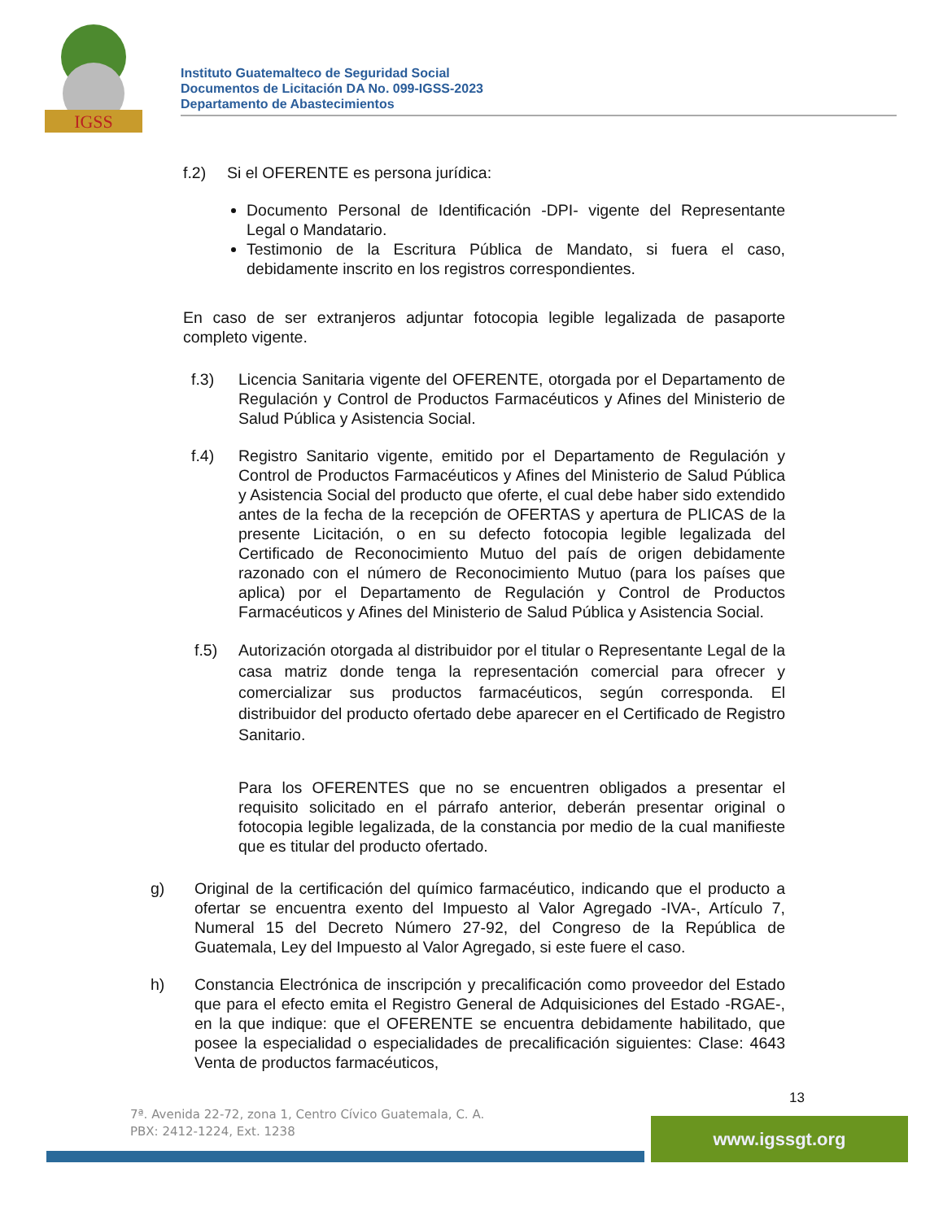IGSS
Instituto Guatemalteco de Seguridad Social
Documentos de Licitación DA No. 099-IGSS-2023
Departamento de Abastecimientos
f.2) Si el OFERENTE es persona jurídica:
Documento Personal de Identificación -DPI- vigente del Representante Legal o Mandatario.
Testimonio de la Escritura Pública de Mandato, si fuera el caso, debidamente inscrito en los registros correspondientes.
En caso de ser extranjeros adjuntar fotocopia legible legalizada de pasaporte completo vigente.
f.3) Licencia Sanitaria vigente del OFERENTE, otorgada por el Departamento de Regulación y Control de Productos Farmacéuticos y Afines del Ministerio de Salud Pública y Asistencia Social.
f.4) Registro Sanitario vigente, emitido por el Departamento de Regulación y Control de Productos Farmacéuticos y Afines del Ministerio de Salud Pública y Asistencia Social del producto que oferte, el cual debe haber sido extendido antes de la fecha de la recepción de OFERTAS y apertura de PLICAS de la presente Licitación, o en su defecto fotocopia legible legalizada del Certificado de Reconocimiento Mutuo del país de origen debidamente razonado con el número de Reconocimiento Mutuo (para los países que aplica) por el Departamento de Regulación y Control de Productos Farmacéuticos y Afines del Ministerio de Salud Pública y Asistencia Social.
f.5) Autorización otorgada al distribuidor por el titular o Representante Legal de la casa matriz donde tenga la representación comercial para ofrecer y comercializar sus productos farmacéuticos, según corresponda. El distribuidor del producto ofertado debe aparecer en el Certificado de Registro Sanitario.
Para los OFERENTES que no se encuentren obligados a presentar el requisito solicitado en el párrafo anterior, deberán presentar original o fotocopia legible legalizada, de la constancia por medio de la cual manifieste que es titular del producto ofertado.
g) Original de la certificación del químico farmacéutico, indicando que el producto a ofertar se encuentra exento del Impuesto al Valor Agregado -IVA-, Artículo 7, Numeral 15 del Decreto Número 27-92, del Congreso de la República de Guatemala, Ley del Impuesto al Valor Agregado, si este fuere el caso.
h) Constancia Electrónica de inscripción y precalificación como proveedor del Estado que para el efecto emita el Registro General de Adquisiciones del Estado -RGAE-, en la que indique: que el OFERENTE se encuentra debidamente habilitado, que posee la especialidad o especialidades de precalificación siguientes: Clase: 4643 Venta de productos farmacéuticos,
13
7ª. Avenida 22-72, zona 1, Centro Cívico Guatemala, C. A.
PBX: 2412-1224, Ext. 1238
www.igssgt.org